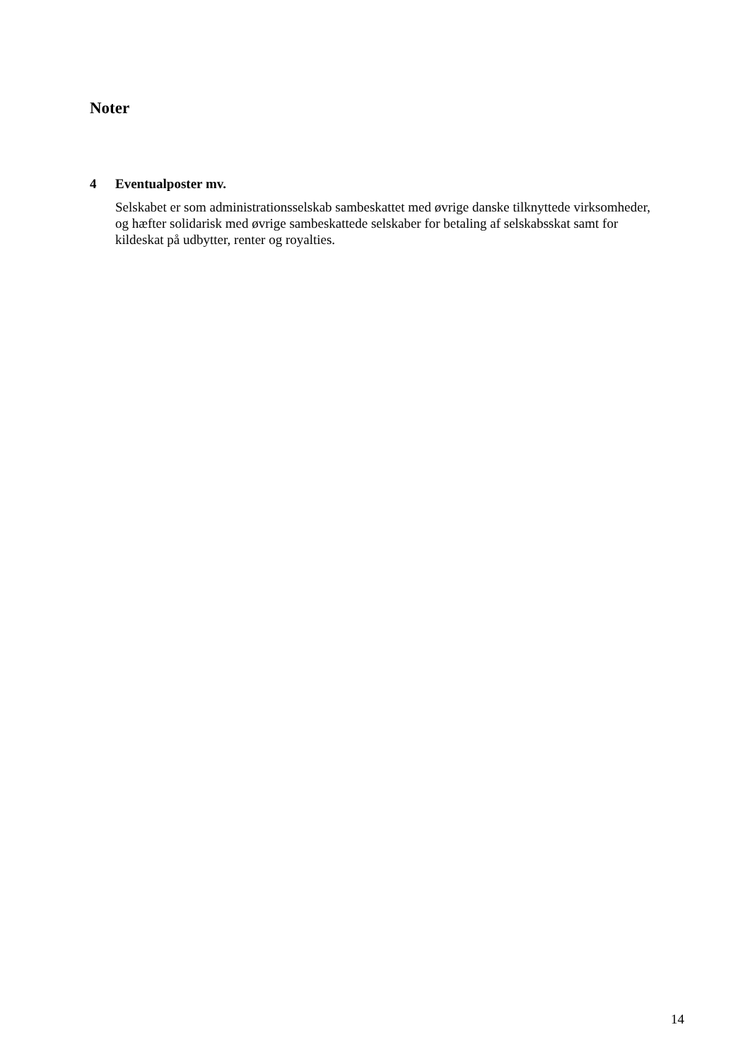Noter
4 Eventualposter mv.
Selskabet er som administrationsselskab sambeskattet med øvrige danske tilknyttede virksomheder, og hæfter solidarisk med øvrige sambeskattede selskaber for betaling af selskabsskat samt for kildeskat på udbytter, renter og royalties.
14